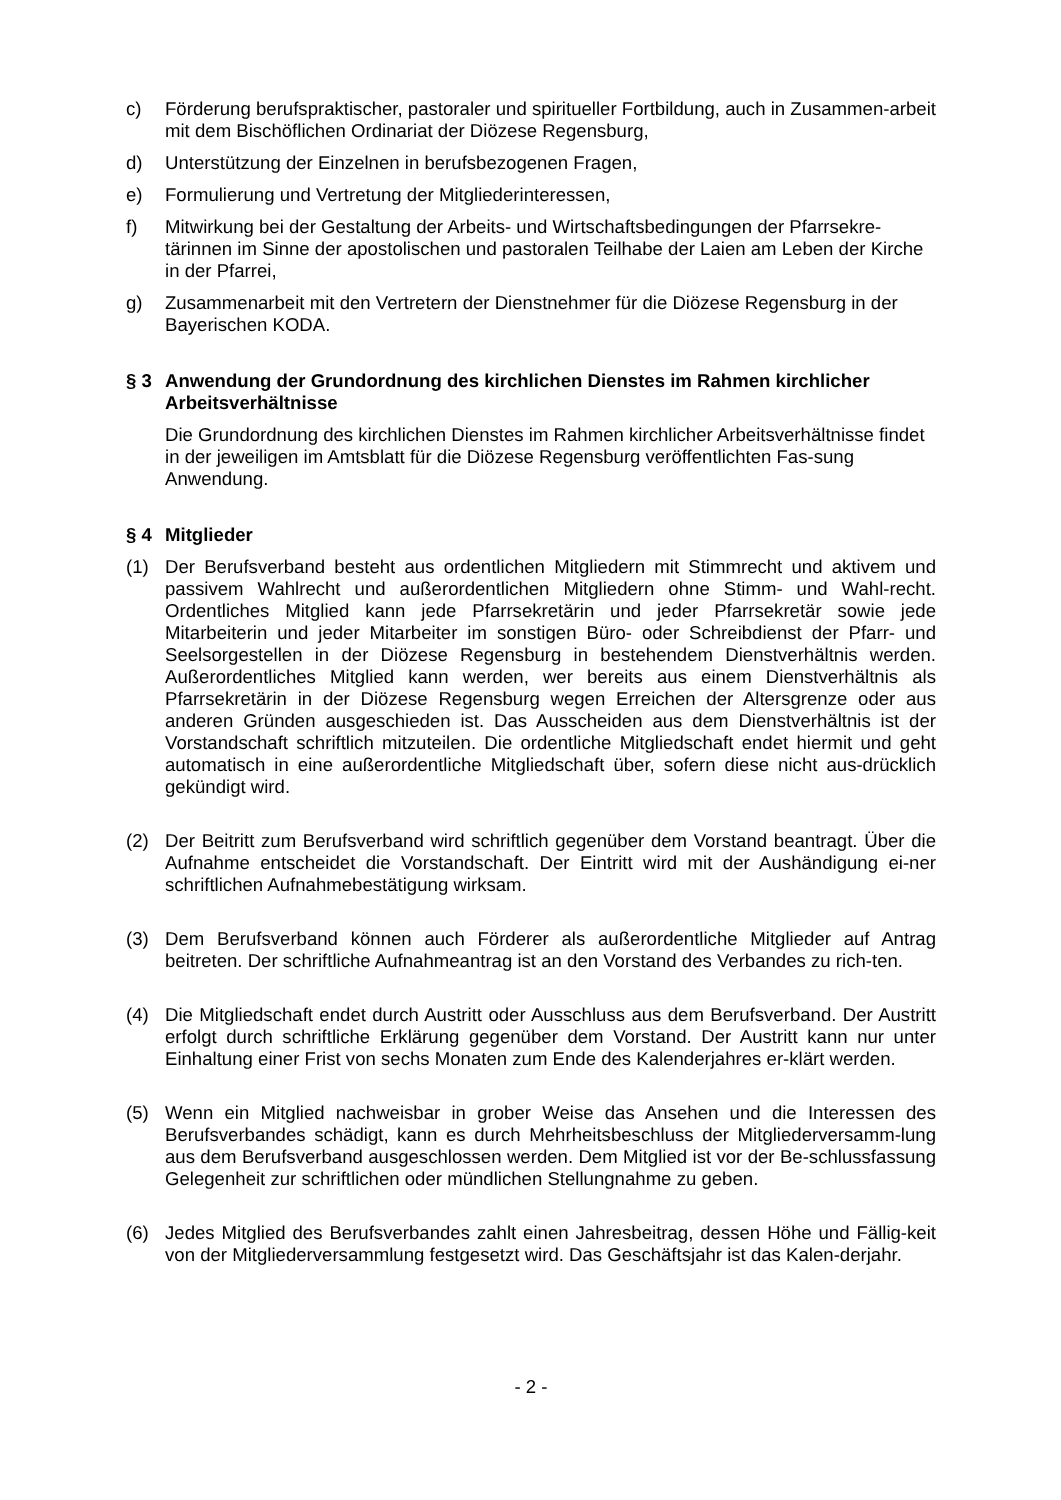c) Förderung berufspraktischer, pastoraler und spiritueller Fortbildung, auch in Zusammen-arbeit mit dem Bischöflichen Ordinariat der Diözese Regensburg,
d) Unterstützung der Einzelnen in berufsbezogenen Fragen,
e) Formulierung und Vertretung der Mitgliederinteressen,
f) Mitwirkung bei der Gestaltung der Arbeits- und Wirtschaftsbedingungen der Pfarrsekre-tärinnen im Sinne der apostolischen und pastoralen Teilhabe der Laien am Leben der Kirche in der Pfarrei,
g) Zusammenarbeit mit den Vertretern der Dienstnehmer für die Diözese Regensburg in der Bayerischen KODA.
§ 3 Anwendung der Grundordnung des kirchlichen Dienstes im Rahmen kirchlicher Arbeitsverhältnisse
Die Grundordnung des kirchlichen Dienstes im Rahmen kirchlicher Arbeitsverhältnisse findet in der jeweiligen im Amtsblatt für die Diözese Regensburg veröffentlichten Fas-sung Anwendung.
§ 4 Mitglieder
(1) Der Berufsverband besteht aus ordentlichen Mitgliedern mit Stimmrecht und aktivem und passivem Wahlrecht und außerordentlichen Mitgliedern ohne Stimm- und Wahl-recht. Ordentliches Mitglied kann jede Pfarrsekretärin und jeder Pfarrsekretär sowie jede Mitarbeiterin und jeder Mitarbeiter im sonstigen Büro- oder Schreibdienst der Pfarr- und Seelsorgestellen in der Diözese Regensburg in bestehendem Dienstverhältnis werden. Außerordentliches Mitglied kann werden, wer bereits aus einem Dienstverhältnis als Pfarrsekretärin in der Diözese Regensburg wegen Erreichen der Altersgrenze oder aus anderen Gründen ausgeschieden ist. Das Ausscheiden aus dem Dienstverhältnis ist der Vorstandschaft schriftlich mitzuteilen. Die ordentliche Mitgliedschaft endet hiermit und geht automatisch in eine außerordentliche Mitgliedschaft über, sofern diese nicht aus-drücklich gekündigt wird.
(2) Der Beitritt zum Berufsverband wird schriftlich gegenüber dem Vorstand beantragt. Über die Aufnahme entscheidet die Vorstandschaft. Der Eintritt wird mit der Aushändigung ei-ner schriftlichen Aufnahmebestätigung wirksam.
(3) Dem Berufsverband können auch Förderer als außerordentliche Mitglieder auf Antrag beitreten. Der schriftliche Aufnahmeantrag ist an den Vorstand des Verbandes zu rich-ten.
(4) Die Mitgliedschaft endet durch Austritt oder Ausschluss aus dem Berufsverband. Der Austritt erfolgt durch schriftliche Erklärung gegenüber dem Vorstand. Der Austritt kann nur unter Einhaltung einer Frist von sechs Monaten zum Ende des Kalenderjahres er-klärt werden.
(5) Wenn ein Mitglied nachweisbar in grober Weise das Ansehen und die Interessen des Berufsverbandes schädigt, kann es durch Mehrheitsbeschluss der Mitgliederversamm-lung aus dem Berufsverband ausgeschlossen werden. Dem Mitglied ist vor der Be-schlussfassung Gelegenheit zur schriftlichen oder mündlichen Stellungnahme zu geben.
(6) Jedes Mitglied des Berufsverbandes zahlt einen Jahresbeitrag, dessen Höhe und Fällig-keit von der Mitgliederversammlung festgesetzt wird. Das Geschäftsjahr ist das Kalen-derjahr.
- 2 -